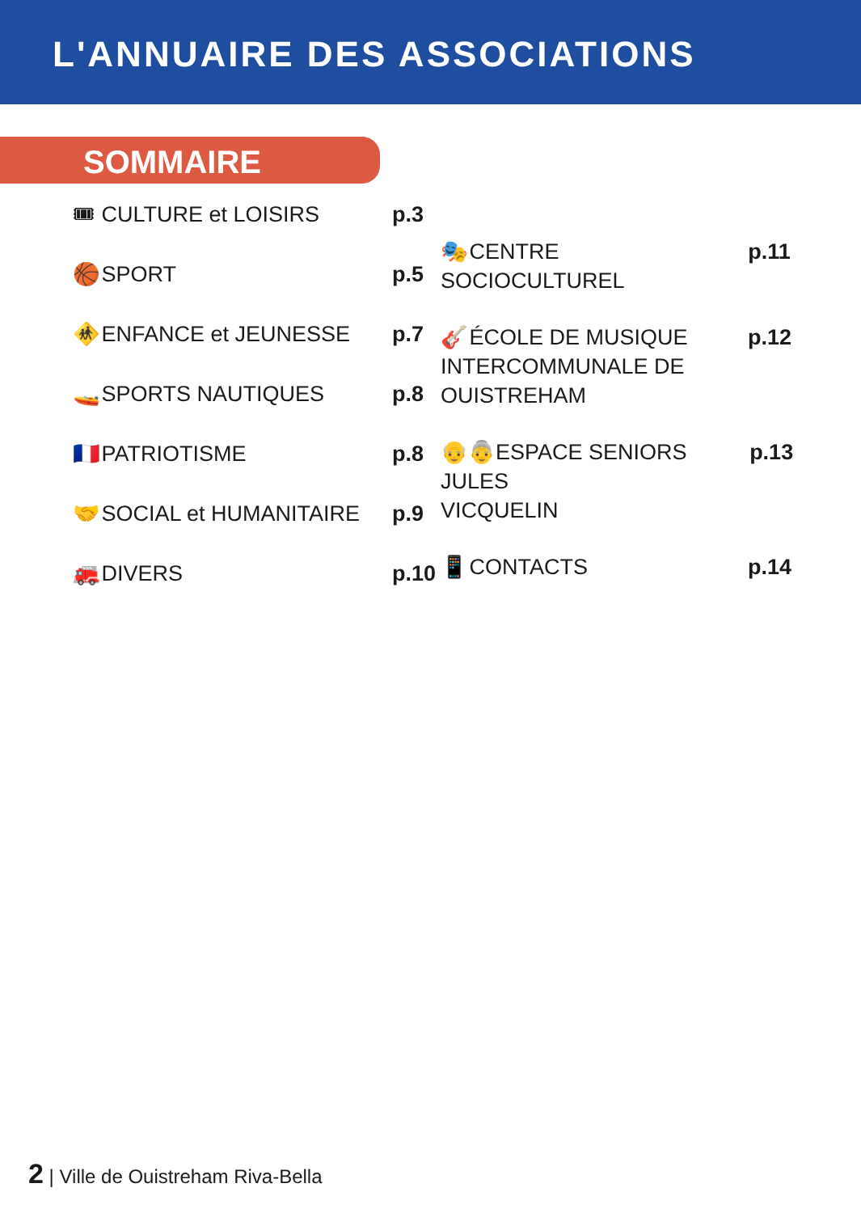L'ANNUAIRE DES ASSOCIATIONS
SOMMAIRE
🎟 CULTURE et LOISIRS p.3
🏀 SPORT p.5
🚸 ENFANCE et JEUNESSE p.7
🚤 SPORTS NAUTIQUES p.8
🇫🇷 PATRIOTISME p.8
🤝 SOCIAL et HUMANITAIRE p.9
🚒 DIVERS p.10
🎭 CENTRE SOCIOCULTUREL p.11
🎸 ÉCOLE DE MUSIQUE
INTERCOMMUNALE DE
OUISTREHAM p.12
👴👵ESPACE SENIORS JULES
VICQUELIN p.13
📱 CONTACTS p.14
2 | Ville de Ouistreham Riva-Bella